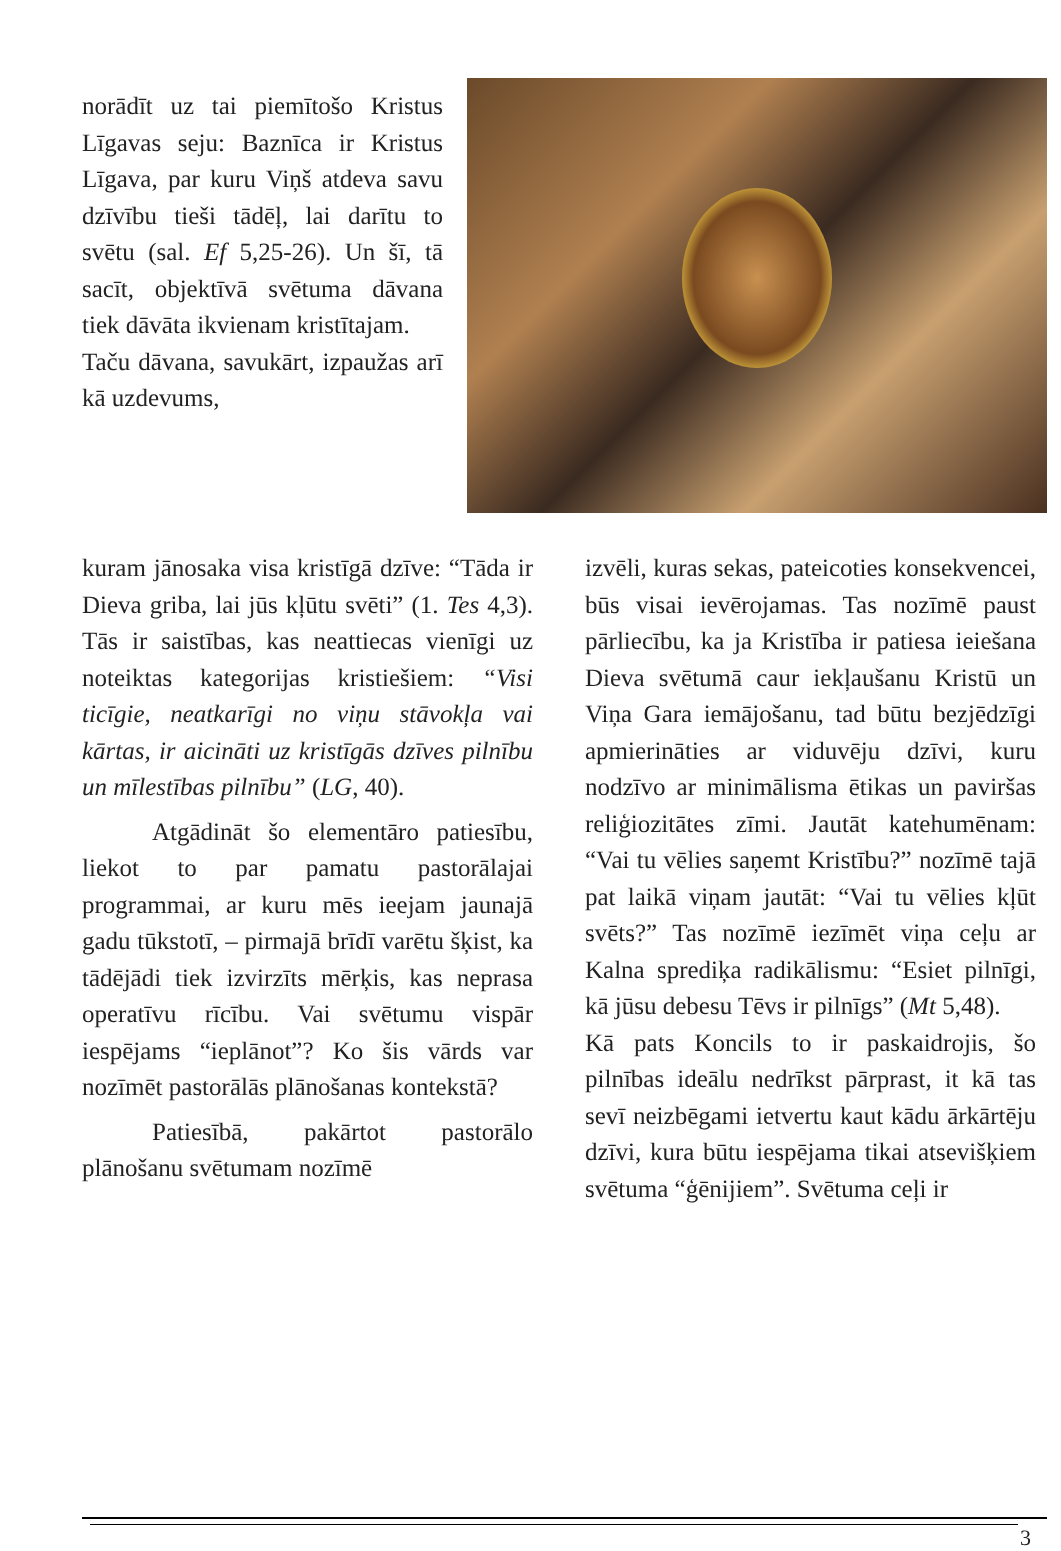norādīt uz tai piemītošo Kristus Līgavas seju: Baznīca ir Kristus Līgava, par kuru Viņš atdeva savu dzīvību tieši tādēļ, lai darītu to svētu (sal. Ef 5,25-26). Un šī, tā sacīt, objektīvā svētuma dāvana tiek dāvāta ikvienam kristītajam.
Taču dāvana, savukārt, izpaužas arī kā uzdevums,
kuram jānosaka visa kristīgā dzīve: “Tāda ir Dieva griba, lai jūs kļūtu svēti” (1. Tes 4,3). Tās ir saistības, kas neattiecas vienīgi uz noteiktas kategorijas kristiešiem: “Visi ticīgie, neatkarīgi no viņu stāvokļa vai kārtas, ir aicināti uz kristīgās dzīves pilnību un mīlestības pilnību” (LG, 40).
Atgādināt šo elementāro patiesību, liekot to par pamatu pastorālajai programmai, ar kuru mēs ieejam jaunajā gadu tūkstotī, – pirmajā brīdī varētu šķist, ka tādējādi tiek izvirzīts mērķis, kas neprasa operatīvu rīcību. Vai svētumu vispār iespējams “ieplānot”? Ko šis vārds var nozīmēt pastorālās plānošanas kontekstā?
Patiesībā, pakārtot pastorālo plānošanu svētumam nozīmē
izvēli, kuras sekas, pateicoties konsekvencei, būs visai ievērojamas. Tas nozīmē paust pārliecību, ka ja Kristība ir patiesa ieiešana Dieva svētumā caur iekļaušanu Kristū un Viņa Gara iemājošanu, tad būtu bezjēdzīgi apmierināties ar viduvēju dzīvi, kuru nodzīvo ar minimālisma ētikas un paviršas reliģiozitātes zīmi. Jautāt katehumēnam: “Vai tu vēlies saņemt Kristību?” nozīmē tajā pat laikā viņam jautāt: “Vai tu vēlies kļūt svēts?” Tas nozīmē iezīmēt viņa ceļu ar Kalna sprediķa radikālismu: “Esiet pilnīgi, kā jūsu debesu Tēvs ir pilnīgs” (Mt 5,48).
Kā pats Koncils to ir paskaidrojis, šo pilnības ideālu nedrīkst pārprast, it kā tas sevī neizbēgami ietvertu kaut kādu ārkārtēju dzīvi, kura būtu iespējama tikai atsevišķiem svētuma “ģēnijiem”. Svētuma ceļi ir
3